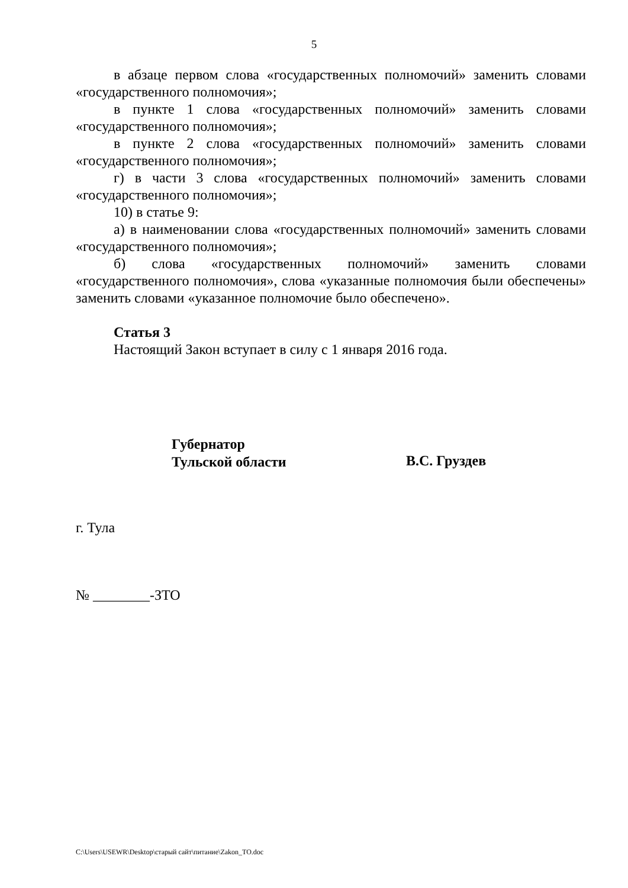5
в абзаце первом слова «государственных полномочий» заменить словами «государственного полномочия»;
в пункте 1 слова «государственных полномочий» заменить словами «государственного полномочия»;
в пункте 2 слова «государственных полномочий» заменить словами «государственного полномочия»;
г) в части 3 слова «государственных полномочий» заменить словами «государственного полномочия»;
10) в статье 9:
а) в наименовании слова «государственных полномочий» заменить словами «государственного полномочия»;
б) слова «государственных полномочий» заменить словами «государственного полномочия», слова «указанные полномочия были обеспечены» заменить словами «указанное полномочие было обеспечено».
Статья 3
Настоящий Закон вступает в силу с 1 января 2016 года.
Губернатор
Тульской области
В.С. Груздев
г. Тула
№ ________-ЗТО
C:\Users\USEWR\Desktop\старый сайт\питание\Zakon_TO.doc